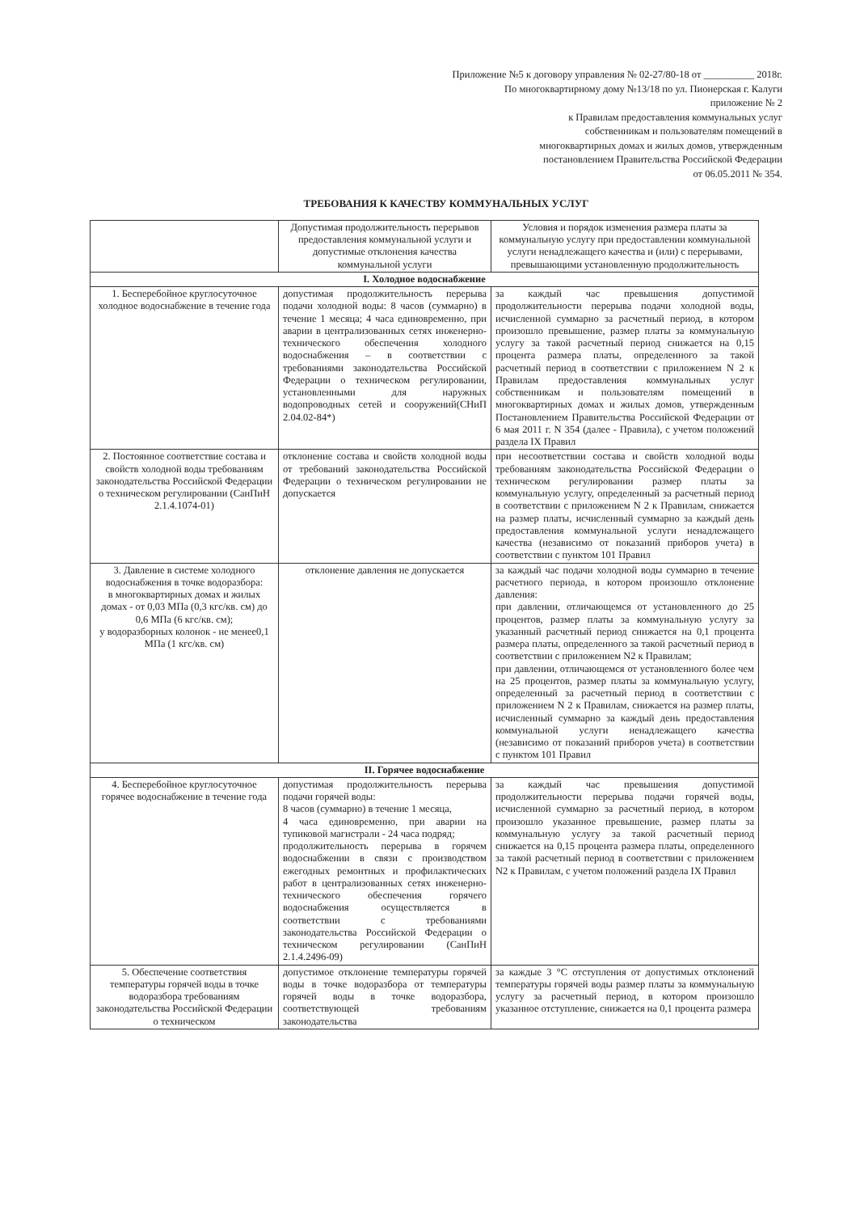Приложение №5 к договору управления № 02-27/80-18 от __________ 2018г.
По многоквартирному дому №13/18 по ул. Пионерская г. Калуги
приложение № 2
к Правилам предоставления коммунальных услуг
собственникам и пользователям помещений в
многоквартирных домах и жилых домов, утвержденным
постановлением Правительства Российской Федерации
от 06.05.2011 № 354.
ТРЕБОВАНИЯ К КАЧЕСТВУ КОММУНАЛЬНЫХ УСЛУГ
| | Допустимая продолжительность перерывов предоставления коммунальной услуги и допустимые отклонения качества коммунальной услуги | Условия и порядок изменения размера платы за коммунальную услугу при предоставлении коммунальной услуги ненадлежащего качества и (или) с перерывами, превышающими установленную продолжительность |
| --- | --- | --- |
| I. Холодное водоснабжение | | |
| 1. Бесперебойное круглосуточное холодное водоснабжение в течение года | допустимая продолжительность перерыва подачи холодной воды: 8 часов (суммарно) в течение 1 месяца; 4 часа единовременно, при аварии в централизованных сетях инженерно-технического обеспечения холодного водоснабжения – в соответствии с требованиями законодательства Российской Федерации о техническом регулировании, установленными для наружных водопроводных сетей и сооружений(СНиП 2.04.02-84*) | за каждый час превышения допустимой продолжительности перерыва подачи холодной воды, исчисленной суммарно за расчетный период, в котором произошло превышение, размер платы за коммунальную услугу за такой расчетный период снижается на 0,15 процента размера платы, определенного за такой расчетный период в соответствии с приложением N 2 к Правилам предоставления коммунальных услуг собственникам и пользователям помещений в многоквартирных домах и жилых домов, утвержденным Постановлением Правительства Российской Федерации от 6 мая 2011 г. N 354 (далее - Правила), с учетом положений раздела IX Правил |
| 2. Постоянное соответствие состава и свойств холодной воды требованиям законодательства Российской Федерации о техническом регулировании (СанПиН 2.1.4.1074-01) | отклонение состава и свойств холодной воды от требований законодательства Российской Федерации о техническом регулировании не допускается | при несоответствии состава и свойств холодной воды требованиям законодательства Российской Федерации о техническом регулировании размер платы за коммунальную услугу, определенный за расчетный период в соответствии с приложением N 2 к Правилам, снижается на размер платы, исчисленный суммарно за каждый день предоставления коммунальной услуги ненадлежащего качества (независимо от показаний приборов учета) в соответствии с пунктом 101 Правил |
| 3. Давление в системе холодного водоснабжения в точке водоразбора: в многоквартирных домах и жилых домах - от 0,03 МПа (0,3 кгс/кв. см) до 0,6 МПа (6 кгс/кв. см); у водоразборных колонок - не менее0,1 МПа (1 кгс/кв. см) | отклонение давления не допускается | за каждый час подачи холодной воды суммарно в течение расчетного периода, в котором произошло отклонение давления: при давлении, отличающемся от установленного до 25 процентов, размер платы за коммунальную услугу за указанный расчетный период снижается на 0,1 процента размера платы, определенного за такой расчетный период в соответствии с приложением N2 к Правилам; при давлении, отличающемся от установленного более чем на 25 процентов, размер платы за коммунальную услугу, определенный за расчетный период в соответствии с приложением N 2 к Правилам, снижается на размер платы, исчисленный суммарно за каждый день предоставления коммунальной услуги ненадлежащего качества (независимо от показаний приборов учета) в соответствии с пунктом 101 Правил |
| II. Горячее водоснабжение | | |
| 4. Бесперебойное круглосуточное горячее водоснабжение в течение года | допустимая продолжительность перерыва подачи горячей воды: 8 часов (суммарно) в течение 1 месяца, 4 часа единовременно, при аварии на тупиковой магистрали - 24 часа подряд; продолжительность перерыва в горячем водоснабжении в связи с производством ежегодных ремонтных и профилактических работ в централизованных сетях инженерно-технического обеспечения горячего водоснабжения осуществляется в соответствии с требованиями законодательства Российской Федерации о техническом регулировании (СанПиН 2.1.4.2496-09) | за каждый час превышения допустимой продолжительности перерыва подачи горячей воды, исчисленной суммарно за расчетный период, в котором произошло указанное превышение, размер платы за коммунальную услугу за такой расчетный период снижается на 0,15 процента размера платы, определенного за такой расчетный период в соответствии с приложением N2 к Правилам, с учетом положений раздела IX Правил |
| 5. Обеспечение соответствия температуры горячей воды в точке водоразбора требованиям законодательства Российской Федерации о техническом | допустимое отклонение температуры горячей воды в точке водоразбора от температуры горячей воды в точке водоразбора, соответствующей требованиям законодательства | за каждые 3 °С отступления от допустимых отклонений температуры горячей воды размер платы за коммунальную услугу за расчетный период, в котором произошло указанное отступление, снижается на 0,1 процента размера |